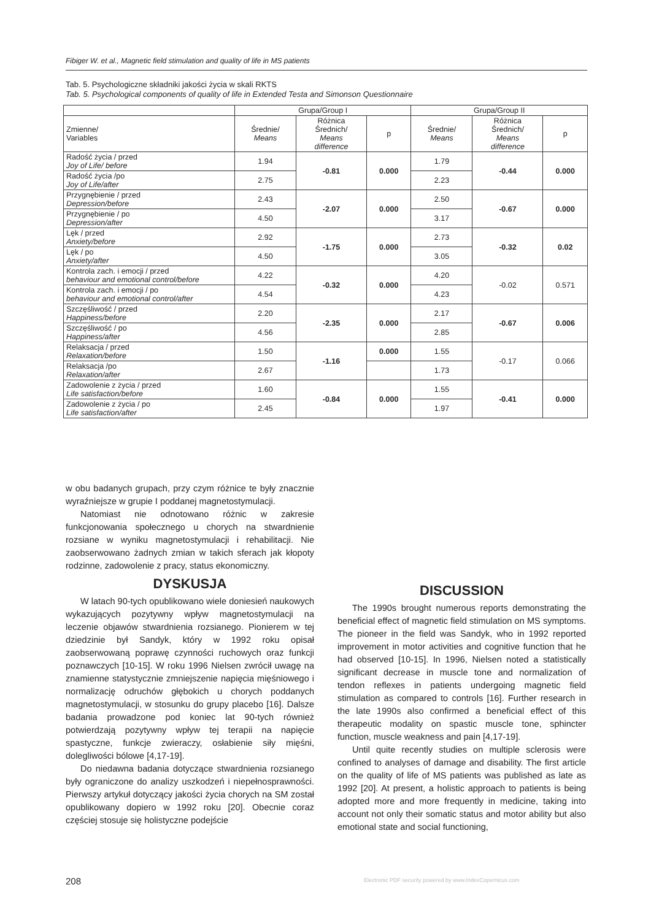Fibiger W. et al., Magnetic field stimulation and quality of life in MS patients
Tab. 5. Psychologiczne składniki jakości życia w skali RKTS
Tab. 5. Psychological components of quality of life in Extended Testa and Simonson Questionnaire
| | Grupa/Group I | | | Grupa/Group II | | |
| --- | --- | --- | --- | --- | --- | --- |
| Zmienne/ Variables | Średnie/ Means | Różnica Średnich/ Means difference | p | Średnie/ Means | Różnica Średnich/ Means difference | p |
| Radość życia / przed Joy of Life/ before | 1.94 | -0.81 | 0.000 | 1.79 | -0.44 | 0.000 |
| Radość życia /po Joy of Life/after | 2.75 | | | 2.23 | | |
| Przygnębienie / przed Depression/before | 2.43 | -2.07 | 0.000 | 2.50 | -0.67 | 0.000 |
| Przygnębienie / po Depression/after | 4.50 | | | 3.17 | | |
| Lęk / przed Anxiety/before | 2.92 | -1.75 | 0.000 | 2.73 | -0.32 | 0.02 |
| Lęk / po Anxiety/after | 4.50 | | | 3.05 | | |
| Kontrola zach. i emocji / przed behaviour and emotional control/before | 4.22 | -0.32 | 0.000 | 4.20 | -0.02 | 0.571 |
| Kontrola zach. i emocji / po behaviour and emotional control/after | 4.54 | | | 4.23 | | |
| Szczęśliwość / przed Happiness/before | 2.20 | -2.35 | 0.000 | 2.17 | -0.67 | 0.006 |
| Szczęśliwość / po Happiness/after | 4.56 | | | 2.85 | | |
| Relaksacja / przed Relaxation/before | 1.50 | -1.16 | 0.000 | 1.55 | -0.17 | 0.066 |
| Relaksacja /po Relaxation/after | 2.67 | | | 1.73 | | |
| Zadowolenie z życia / przed Life satisfaction/before | 1.60 | -0.84 | 0.000 | 1.55 | -0.41 | 0.000 |
| Zadowolenie z życia / po Life satisfaction/after | 2.45 | | | 1.97 | | |
w obu badanych grupach, przy czym różnice te były znacznie wyraźniejsze w grupie I poddanej magnetostymulacji.
Natomiast nie odnotowano różnic w zakresie funkcjonowania społecznego u chorych na stwardnienie rozsiane w wyniku magnetostymulacji i rehabilitacji. Nie zaobserwowano żadnych zmian w takich sferach jak kłopoty rodzinne, zadowolenie z pracy, status ekonomiczny.
DYSKUSJA
W latach 90-tych opublikowano wiele doniesień naukowych wykazujących pozytywny wpływ magnetostymulacji na leczenie objawów stwardnienia rozsianego. Pionierem w tej dziedzinie był Sandyk, który w 1992 roku opisał zaobserwowaną poprawę czynności ruchowych oraz funkcji poznawczych [10-15]. W roku 1996 Nielsen zwrócił uwagę na znamienne statystycznie zmniejszenie napięcia mięśniowego i normalizację odruchów głębokich u chorych poddanych magnetostymulacji, w stosunku do grupy placebo [16]. Dalsze badania prowadzone pod koniec lat 90-tych również potwierdzają pozytywny wpływ tej terapii na napięcie spastyczne, funkcje zwieraczy, osłabienie siły mięśni, dolegliwości bólowe [4,17-19].
Do niedawna badania dotyczące stwardnienia rozsianego były ograniczone do analizy uszkodzeń i niepełnosprawności. Pierwszy artykuł dotyczący jakości życia chorych na SM został opublikowany dopiero w 1992 roku [20]. Obecnie coraz częściej stosuje się holistyczne podejście
DISCUSSION
The 1990s brought numerous reports demonstrating the beneficial effect of magnetic field stimulation on MS symptoms. The pioneer in the field was Sandyk, who in 1992 reported improvement in motor activities and cognitive function that he had observed [10-15]. In 1996, Nielsen noted a statistically significant decrease in muscle tone and normalization of tendon reflexes in patients undergoing magnetic field stimulation as compared to controls [16]. Further research in the late 1990s also confirmed a beneficial effect of this therapeutic modality on spastic muscle tone, sphincter function, muscle weakness and pain [4,17-19].
Until quite recently studies on multiple sclerosis were confined to analyses of damage and disability. The first article on the quality of life of MS patients was published as late as 1992 [20]. At present, a holistic approach to patients is being adopted more and more frequently in medicine, taking into account not only their somatic status and motor ability but also emotional state and social functioning,
208
Electronic PDF security powered by www.IndexCopernicus.com